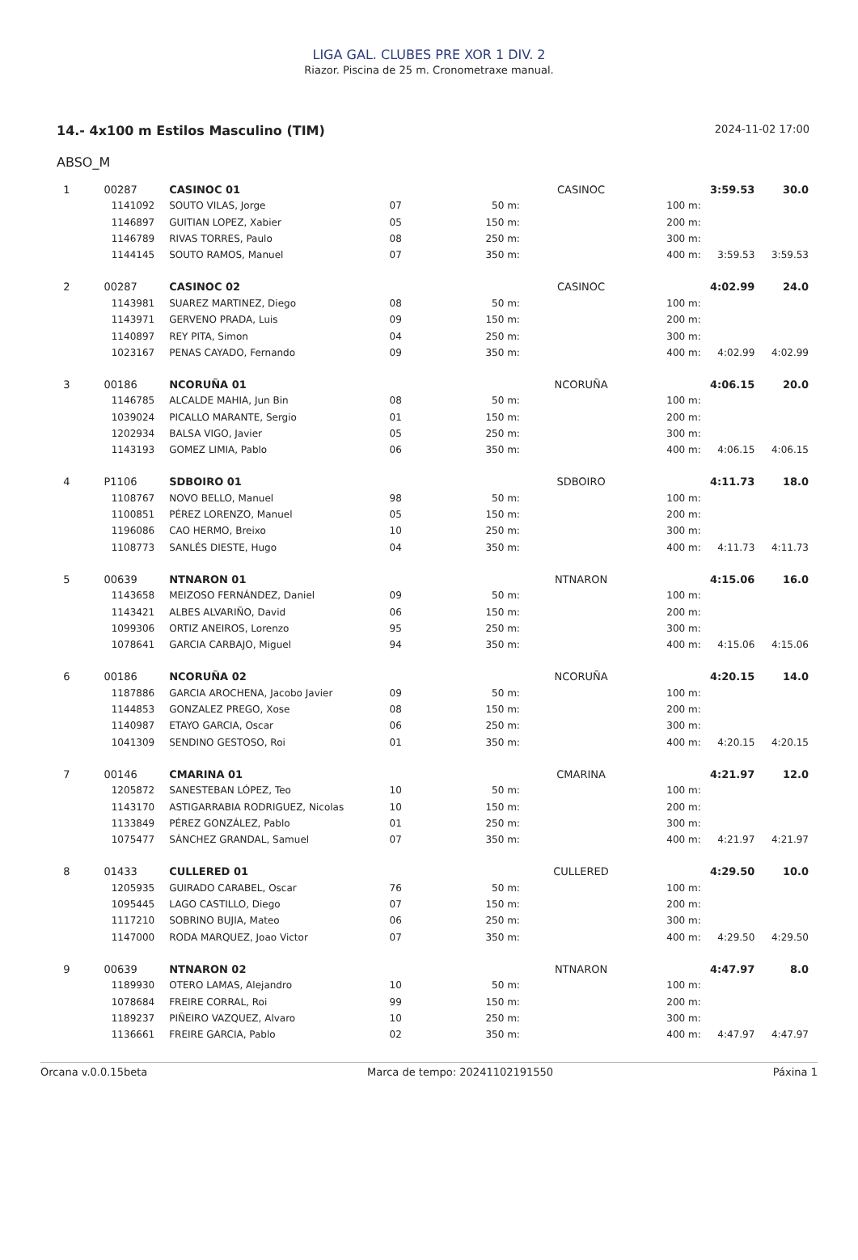LIGA GAL. CLUBES PRE XOR 1 DIV. 2
Riazor. Piscina de 25 m. Cronometraxe manual.
14.- 4x100 m Estilos Masculino (TIM) 2024-11-02 17:00
ABSO_M
| 1 | 00287 | CASINOC 01 | | | CASINOC | | 3:59.53 | 30.0 |
| | 1141092 | SOUTO VILAS, Jorge | 07 | 50 m: | | 100 m: | | |
| | 1146897 | GUITIAN LOPEZ, Xabier | 05 | 150 m: | | 200 m: | | |
| | 1146789 | RIVAS TORRES, Paulo | 08 | 250 m: | | 300 m: | | |
| | 1144145 | SOUTO RAMOS, Manuel | 07 | 350 m: | | 400 m: | 3:59.53 | 3:59.53 |
| 2 | 00287 | CASINOC 02 | | | CASINOC | | 4:02.99 | 24.0 |
| | 1143981 | SUAREZ MARTINEZ, Diego | 08 | 50 m: | | 100 m: | | |
| | 1143971 | GERVENO PRADA, Luis | 09 | 150 m: | | 200 m: | | |
| | 1140897 | REY PITA, Simon | 04 | 250 m: | | 300 m: | | |
| | 1023167 | PENAS CAYADO, Fernando | 09 | 350 m: | | 400 m: | 4:02.99 | 4:02.99 |
| 3 | 00186 | NCORUÑA 01 | | | NCORUÑA | | 4:06.15 | 20.0 |
| | 1146785 | ALCALDE MAHIA, Jun Bin | 08 | 50 m: | | 100 m: | | |
| | 1039024 | PICALLO MARANTE, Sergio | 01 | 150 m: | | 200 m: | | |
| | 1202934 | BALSA VIGO, Javier | 05 | 250 m: | | 300 m: | | |
| | 1143193 | GOMEZ LIMIA, Pablo | 06 | 350 m: | | 400 m: | 4:06.15 | 4:06.15 |
| 4 | P1106 | SDBOIRO 01 | | | SDBOIRO | | 4:11.73 | 18.0 |
| | 1108767 | NOVO BELLO, Manuel | 98 | 50 m: | | 100 m: | | |
| | 1100851 | PÉREZ LORENZO, Manuel | 05 | 150 m: | | 200 m: | | |
| | 1196086 | CAO HERMO, Breixo | 10 | 250 m: | | 300 m: | | |
| | 1108773 | SANLÉS DIESTE, Hugo | 04 | 350 m: | | 400 m: | 4:11.73 | 4:11.73 |
| 5 | 00639 | NTNARON 01 | | | NTNARON | | 4:15.06 | 16.0 |
| | 1143658 | MEIZOSO FERNÁNDEZ, Daniel | 09 | 50 m: | | 100 m: | | |
| | 1143421 | ALBES ALVARIÑO, David | 06 | 150 m: | | 200 m: | | |
| | 1099306 | ORTIZ ANEIROS, Lorenzo | 95 | 250 m: | | 300 m: | | |
| | 1078641 | GARCIA CARBAJO, Miguel | 94 | 350 m: | | 400 m: | 4:15.06 | 4:15.06 |
| 6 | 00186 | NCORUÑA 02 | | | NCORUÑA | | 4:20.15 | 14.0 |
| | 1187886 | GARCIA AROCHENA, Jacobo Javier | 09 | 50 m: | | 100 m: | | |
| | 1144853 | GONZALEZ PREGO, Xose | 08 | 150 m: | | 200 m: | | |
| | 1140987 | ETAYO GARCIA, Oscar | 06 | 250 m: | | 300 m: | | |
| | 1041309 | SENDINO GESTOSO, Roi | 01 | 350 m: | | 400 m: | 4:20.15 | 4:20.15 |
| 7 | 00146 | CMARINA 01 | | | CMARINA | | 4:21.97 | 12.0 |
| | 1205872 | SANESTEBAN LÓPEZ, Teo | 10 | 50 m: | | 100 m: | | |
| | 1143170 | ASTIGARRABIA RODRIGUEZ, Nicolas | 10 | 150 m: | | 200 m: | | |
| | 1133849 | PÉREZ GONZÁLEZ, Pablo | 01 | 250 m: | | 300 m: | | |
| | 1075477 | SÁNCHEZ GRANDAL, Samuel | 07 | 350 m: | | 400 m: | 4:21.97 | 4:21.97 |
| 8 | 01433 | CULLERED 01 | | | CULLERED | | 4:29.50 | 10.0 |
| | 1205935 | GUIRADO CARABEL, Oscar | 76 | 50 m: | | 100 m: | | |
| | 1095445 | LAGO CASTILLO, Diego | 07 | 150 m: | | 200 m: | | |
| | 1117210 | SOBRINO BUJIA, Mateo | 06 | 250 m: | | 300 m: | | |
| | 1147000 | RODA MARQUEZ, Joao Victor | 07 | 350 m: | | 400 m: | 4:29.50 | 4:29.50 |
| 9 | 00639 | NTNARON 02 | | | NTNARON | | 4:47.97 | 8.0 |
| | 1189930 | OTERO LAMAS, Alejandro | 10 | 50 m: | | 100 m: | | |
| | 1078684 | FREIRE CORRAL, Roi | 99 | 150 m: | | 200 m: | | |
| | 1189237 | PIÑEIRO VAZQUEZ, Alvaro | 10 | 250 m: | | 300 m: | | |
| | 1136661 | FREIRE GARCIA, Pablo | 02 | 350 m: | | 400 m: | 4:47.97 | 4:47.97 |
Orcana v.0.0.15beta Marca de tempo: 20241102191550 Páxina 1